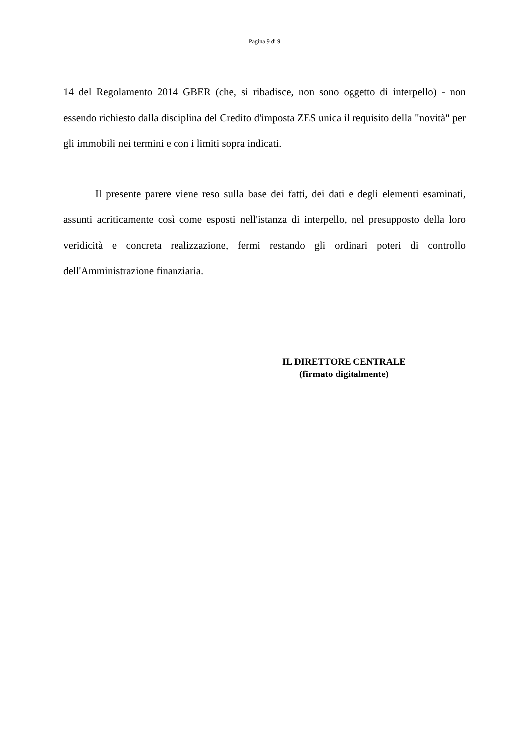Pagina 9 di 9
14 del Regolamento 2014 GBER (che, si ribadisce, non sono oggetto di interpello) - non essendo richiesto dalla disciplina del Credito d'imposta ZES unica il requisito della "novità" per gli immobili nei termini e con i limiti sopra indicati.
Il presente parere viene reso sulla base dei fatti, dei dati e degli elementi esaminati, assunti acriticamente così come esposti nell'istanza di interpello, nel presupposto della loro veridicità e concreta realizzazione, fermi restando gli ordinari poteri di controllo dell'Amministrazione finanziaria.
IL DIRETTORE CENTRALE
(firmato digitalmente)